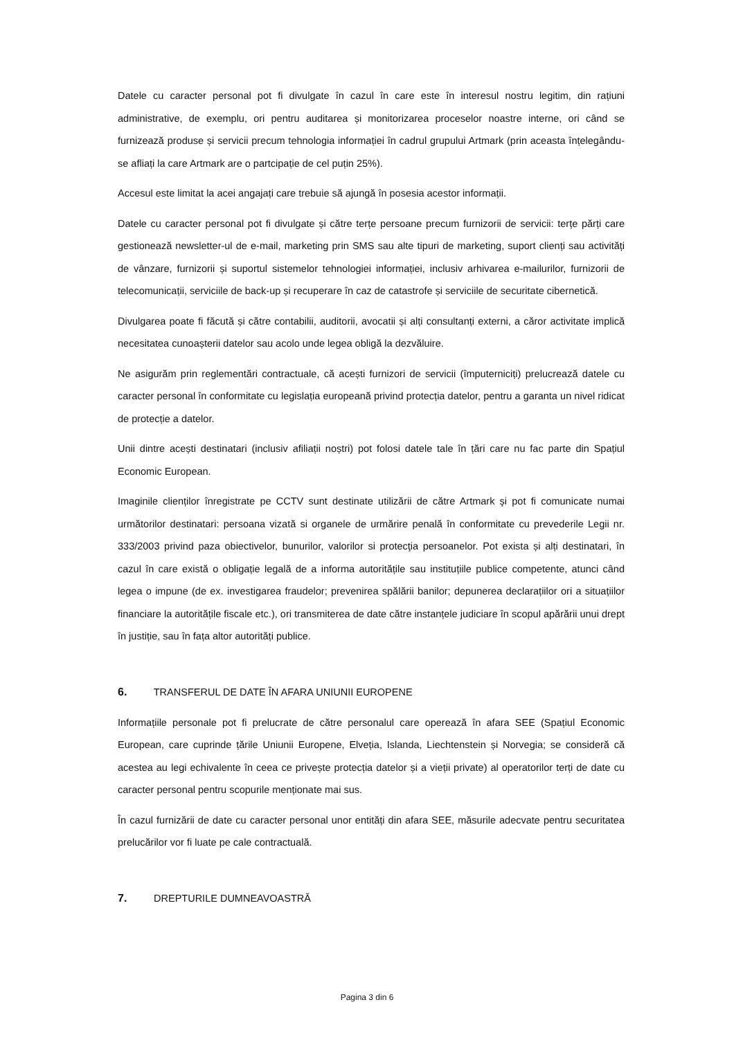Datele cu caracter personal pot fi divulgate în cazul în care este în interesul nostru legitim, din rațiuni administrative, de exemplu, ori pentru auditarea și monitorizarea proceselor noastre interne, ori când se furnizează produse și servicii precum tehnologia informației în cadrul grupului Artmark (prin aceasta înțelegându-se afliați la care Artmark are o partcipație de cel puțin 25%).
Accesul este limitat la acei angajați care trebuie să ajungă în posesia acestor informații.
Datele cu caracter personal pot fi divulgate și către terțe persoane precum furnizorii de servicii: terțe părți care gestionează newsletter-ul de e-mail, marketing prin SMS sau alte tipuri de marketing, suport clienți sau activități de vânzare, furnizorii și suportul sistemelor tehnologiei informației, inclusiv arhivarea e-mailurilor, furnizorii de telecomunicații, serviciile de back-up și recuperare în caz de catastrofe și serviciile de securitate cibernetică.
Divulgarea poate fi făcută și către contabilii, auditorii, avocatii și alți consultanți externi, a căror activitate implică necesitatea cunoașterii datelor sau acolo unde legea obligă la dezvăluire.
Ne asigurăm prin reglementări contractuale, că acești furnizori de servicii (împuterniciți) prelucrează datele cu caracter personal în conformitate cu legislația europeană privind protecția datelor, pentru a garanta un nivel ridicat de protecție a datelor.
Unii dintre acești destinatari (inclusiv afiliații noștri) pot folosi datele tale în țări care nu fac parte din Spațiul Economic European.
Imaginile clienților înregistrate pe CCTV sunt destinate utilizării de către Artmark şi pot fi comunicate numai următorilor destinatari: persoana vizată si organele de urmărire penală în conformitate cu prevederile Legii nr. 333/2003 privind paza obiectivelor, bunurilor, valorilor si protecţia persoanelor. Pot exista și alți destinatari, în cazul în care există o obligație legală de a informa autoritățile sau instituțiile publice competente, atunci când legea o impune (de ex. investigarea fraudelor; prevenirea spălării banilor; depunerea declarațiilor ori a situațiilor financiare la autoritățile fiscale etc.), ori transmiterea de date către instanțele judiciare în scopul apărării unui drept în justiție, sau în fața altor autorități publice.
6. TRANSFERUL DE DATE ÎN AFARA UNIUNII EUROPENE
Informațiile personale pot fi prelucrate de către personalul care operează în afara SEE (Spațiul Economic European, care cuprinde țările Uniunii Europene, Elveția, Islanda, Liechtenstein și Norvegia; se consideră că acestea au legi echivalente în ceea ce privește protecția datelor și a vieții private) al operatorilor terți de date cu caracter personal pentru scopurile menționate mai sus.
În cazul furnizării de date cu caracter personal unor entități din afara SEE, măsurile adecvate pentru securitatea prelucărilor vor fi luate pe cale contractuală.
7. DREPTURILE DUMNEAVOASTRĂ
Pagina 3 din 6